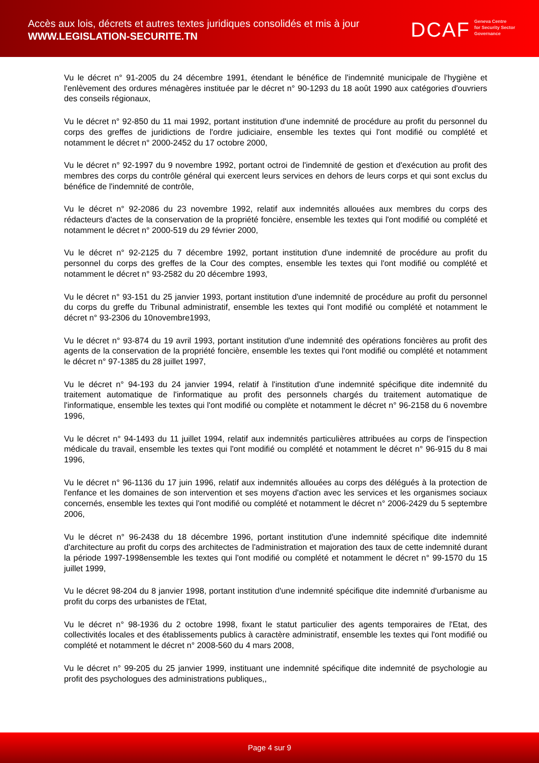Accès aux lois, décrets et autres textes juridiques consolidés et mis à jour
WWW.LEGISLATION-SECURITE.TN
DCAF Geneva Centre
for Security Sector
Governance
Vu le décret n° 91-2005 du 24 décembre 1991, étendant le bénéfice de l'indemnité municipale de l'hygiène et l'enlèvement des ordures ménagères instituée par le décret n° 90-1293 du 18 août 1990 aux catégories d'ouvriers des conseils régionaux,
Vu le décret n° 92-850 du 11 mai 1992, portant institution d'une indemnité de procédure au profit du personnel du corps des greffes de juridictions de l'ordre judiciaire, ensemble les textes qui l'ont modifié ou complété et notamment le décret n° 2000-2452 du 17 octobre 2000,
Vu le décret n° 92-1997 du 9 novembre 1992, portant octroi de l'indemnité de gestion et d'exécution au profit des membres des corps du contrôle général qui exercent leurs services en dehors de leurs corps et qui sont exclus du bénéfice de l'indemnité de contrôle,
Vu le décret n° 92-2086 du 23 novembre 1992, relatif aux indemnités allouées aux membres du corps des rédacteurs d'actes de la conservation de la propriété foncière, ensemble les textes qui l'ont modifié ou complété et notamment le décret n° 2000-519 du 29 février 2000,
Vu le décret n° 92-2125 du 7 décembre 1992, portant institution d'une indemnité de procédure au profit du personnel du corps des greffes de la Cour des comptes, ensemble les textes qui l'ont modifié ou complété et notamment le décret n° 93-2582 du 20 décembre 1993,
Vu le décret n° 93-151 du 25 janvier 1993, portant institution d'une indemnité de procédure au profit du personnel du corps du greffe du Tribunal administratif, ensemble les textes qui l'ont modifié ou complété et notamment le décret n° 93-2306 du 10novembre1993,
Vu le décret n° 93-874 du 19 avril 1993, portant institution d'une indemnité des opérations foncières au profit des agents de la conservation de la propriété foncière, ensemble les textes qui l'ont modifié ou complété et notamment le décret n° 97-1385 du 28 juillet 1997,
Vu le décret n° 94-193 du 24 janvier 1994, relatif à l'institution d'une indemnité spécifique dite indemnité du traitement automatique de l'informatique au profit des personnels chargés du traitement automatique de l'informatique, ensemble les textes qui l'ont modifié ou complète et notamment le décret n° 96-2158 du 6 novembre 1996,
Vu le décret n° 94-1493 du 11 juillet 1994, relatif aux indemnités particulières attribuées au corps de l'inspection médicale du travail, ensemble les textes qui l'ont modifié ou complété et notamment le décret n° 96-915 du 8 mai 1996,
Vu le décret n° 96-1136 du 17 juin 1996, relatif aux indemnités allouées au corps des délégués à la protection de l'enfance et les domaines de son intervention et ses moyens d'action avec les services et les organismes sociaux concernés, ensemble les textes qui l'ont modifié ou complété et notamment le décret n° 2006-2429 du 5 septembre 2006,
Vu le décret n° 96-2438 du 18 décembre 1996, portant institution d'une indemnité spécifique dite indemnité d'architecture au profit du corps des architectes de l'administration et majoration des taux de cette indemnité durant la période 1997-1998ensemble les textes qui l'ont modifié ou complété et notamment le décret n° 99-1570 du 15 juillet 1999,
Vu le décret 98-204 du 8 janvier 1998, portant institution d'une indemnité spécifique dite indemnité d'urbanisme au profit du corps des urbanistes de l'Etat,
Vu le décret n° 98-1936 du 2 octobre 1998, fixant le statut particulier des agents temporaires de l'Etat, des collectivités locales et des établissements publics à caractère administratif, ensemble les textes qui l'ont modifié ou complété et notamment le décret n° 2008-560 du 4 mars 2008,
Vu le décret n° 99-205 du 25 janvier 1999, instituant une indemnité spécifique dite indemnité de psychologie au profit des psychologues des administrations publiques,,
Page 4 sur 9